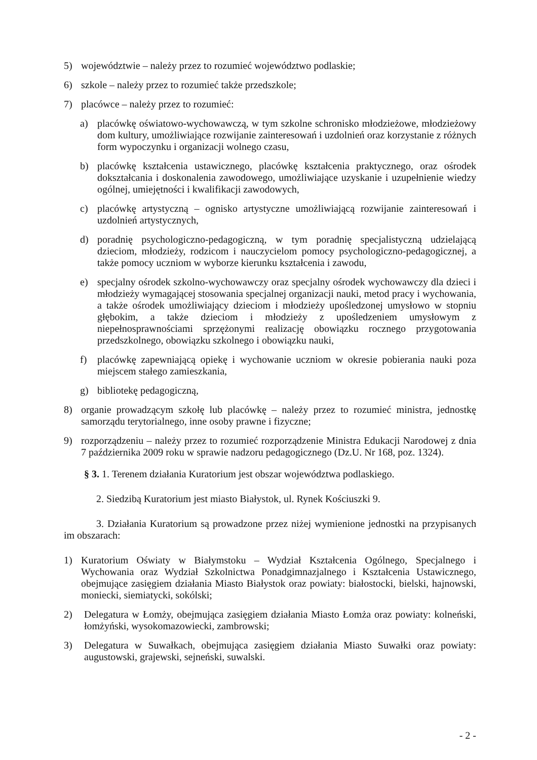5) województwie – należy przez to rozumieć województwo podlaskie;
6) szkole – należy przez to rozumieć także przedszkole;
7) placówce – należy przez to rozumieć:
a) placówkę oświatowo-wychowawczą, w tym szkolne schronisko młodzieżowe, młodzieżowy dom kultury, umożliwiające rozwijanie zainteresowań i uzdolnień oraz korzystanie z różnych form wypoczynku i organizacji wolnego czasu,
b) placówkę kształcenia ustawicznego, placówkę kształcenia praktycznego, oraz ośrodek dokształcania i doskonalenia zawodowego, umożliwiające uzyskanie i uzupełnienie wiedzy ogólnej, umiejętności i kwalifikacji zawodowych,
c) placówkę artystyczną – ognisko artystyczne umożliwiającą rozwijanie zainteresowań i uzdolnień artystycznych,
d) poradnię psychologiczno-pedagogiczną, w tym poradnię specjalistyczną udzielającą dzieciom, młodzieży, rodzicom i nauczycielom pomocy psychologiczno-pedagogicznej, a także pomocy uczniom w wyborze kierunku kształcenia i zawodu,
e) specjalny ośrodek szkolno-wychowawczy oraz specjalny ośrodek wychowawczy dla dzieci i młodzieży wymagającej stosowania specjalnej organizacji nauki, metod pracy i wychowania, a także ośrodek umożliwiający dzieciom i młodzieży upośledzonej umysłowo w stopniu głębokim, a także dzieciom i młodzieży z upośledzeniem umysłowym z niepełnosprawnościami sprzężonymi realizację obowiązku rocznego przygotowania przedszkolnego, obowiązku szkolnego i obowiązku nauki,
f) placówkę zapewniającą opiekę i wychowanie uczniom w okresie pobierania nauki poza miejscem stałego zamieszkania,
g) bibliotekę pedagogiczną,
8) organie prowadzącym szkołę lub placówkę – należy przez to rozumieć ministra, jednostkę samorządu terytorialnego, inne osoby prawne i fizyczne;
9) rozporządzeniu – należy przez to rozumieć rozporządzenie Ministra Edukacji Narodowej z dnia 7 października 2009 roku w sprawie nadzoru pedagogicznego (Dz.U. Nr 168, poz. 1324).
§ 3. 1. Terenem działania Kuratorium jest obszar województwa podlaskiego.
2. Siedzibą Kuratorium jest miasto Białystok, ul. Rynek Kościuszki 9.
3. Działania Kuratorium są prowadzone przez niżej wymienione jednostki na przypisanych im obszarach:
1) Kuratorium Oświaty w Białymstoku – Wydział Kształcenia Ogólnego, Specjalnego i Wychowania oraz Wydział Szkolnictwa Ponadgimnazjalnego i Kształcenia Ustawicznego, obejmujące zasięgiem działania Miasto Białystok oraz powiaty: białostocki, bielski, hajnowski, moniecki, siemiatycki, sokólski;
2) Delegatura w Łomży, obejmująca zasięgiem działania Miasto Łomża oraz powiaty: kolneński, łomżyński, wysokomazowiecki, zambrowski;
3) Delegatura w Suwałkach, obejmująca zasięgiem działania Miasto Suwałki oraz powiaty: augustowski, grajewski, sejneński, suwalski.
- 2 -